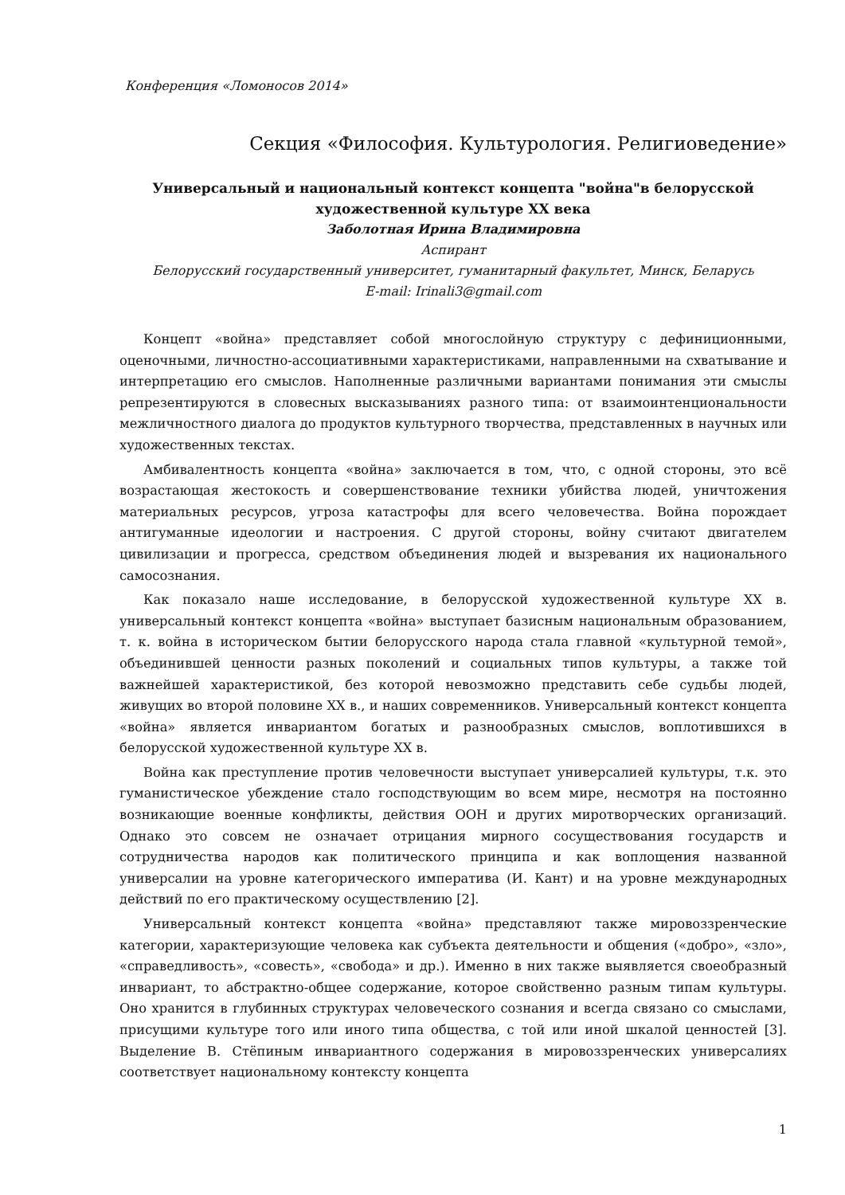Конференция «Ломоносов 2014»
Секция «Философия. Культурология. Религиоведение»
Универсальный и национальный контекст концепта "война"в белорусской художественной культуре XX века
Заболотная Ирина Владимировна
Аспирант
Белорусский государственный университет, гуманитарный факультет, Минск, Беларусь
E-mail: Irinali3@gmail.com
Концепт «война» представляет собой многослойную структуру с дефиниционными, оценочными, личностно-ассоциативными характеристиками, направленными на схватывание и интерпретацию его смыслов. Наполненные различными вариантами понимания эти смыслы репрезентируются в словесных высказываниях разного типа: от взаимоинтенциональности межличностного диалога до продуктов культурного творчества, представленных в научных или художественных текстах.
Амбивалентность концепта «война» заключается в том, что, с одной стороны, это всё возрастающая жестокость и совершенствование техники убийства людей, уничтожения материальных ресурсов, угроза катастрофы для всего человечества. Война порождает антигуманные идеологии и настроения. С другой стороны, войну считают двигателем цивилизации и прогресса, средством объединения людей и вызревания их национального самосознания.
Как показало наше исследование, в белорусской художественной культуре XX в. универсальный контекст концепта «война» выступает базисным национальным образованием, т. к. война в историческом бытии белорусского народа стала главной «культурной темой», объединившей ценности разных поколений и социальных типов культуры, а также той важнейшей характеристикой, без которой невозможно представить себе судьбы людей, живущих во второй половине XX в., и наших современников. Универсальный контекст концепта «война» является инвариантом богатых и разнообразных смыслов, воплотившихся в белорусской художественной культуре XX в.
Война как преступление против человечности выступает универсалией культуры, т.к. это гуманистическое убеждение стало господствующим во всем мире, несмотря на постоянно возникающие военные конфликты, действия ООН и других миротворческих организаций. Однако это совсем не означает отрицания мирного сосуществования государств и сотрудничества народов как политического принципа и как воплощения названной универсалии на уровне категорического императива (И. Кант) и на уровне международных действий по его практическому осуществлению [2].
Универсальный контекст концепта «война» представляют также мировоззренческие категории, характеризующие человека как субъекта деятельности и общения («добро», «зло», «справедливость», «совесть», «свобода» и др.). Именно в них также выявляется своеобразный инвариант, то абстрактно-общее содержание, которое свойственно разным типам культуры. Оно хранится в глубинных структурах человеческого сознания и всегда связано со смыслами, присущими культуре того или иного типа общества, с той или иной шкалой ценностей [3]. Выделение В. Стёпиным инвариантного содержания в мировоззренческих универсалиях соответствует национальному контексту концепта
1